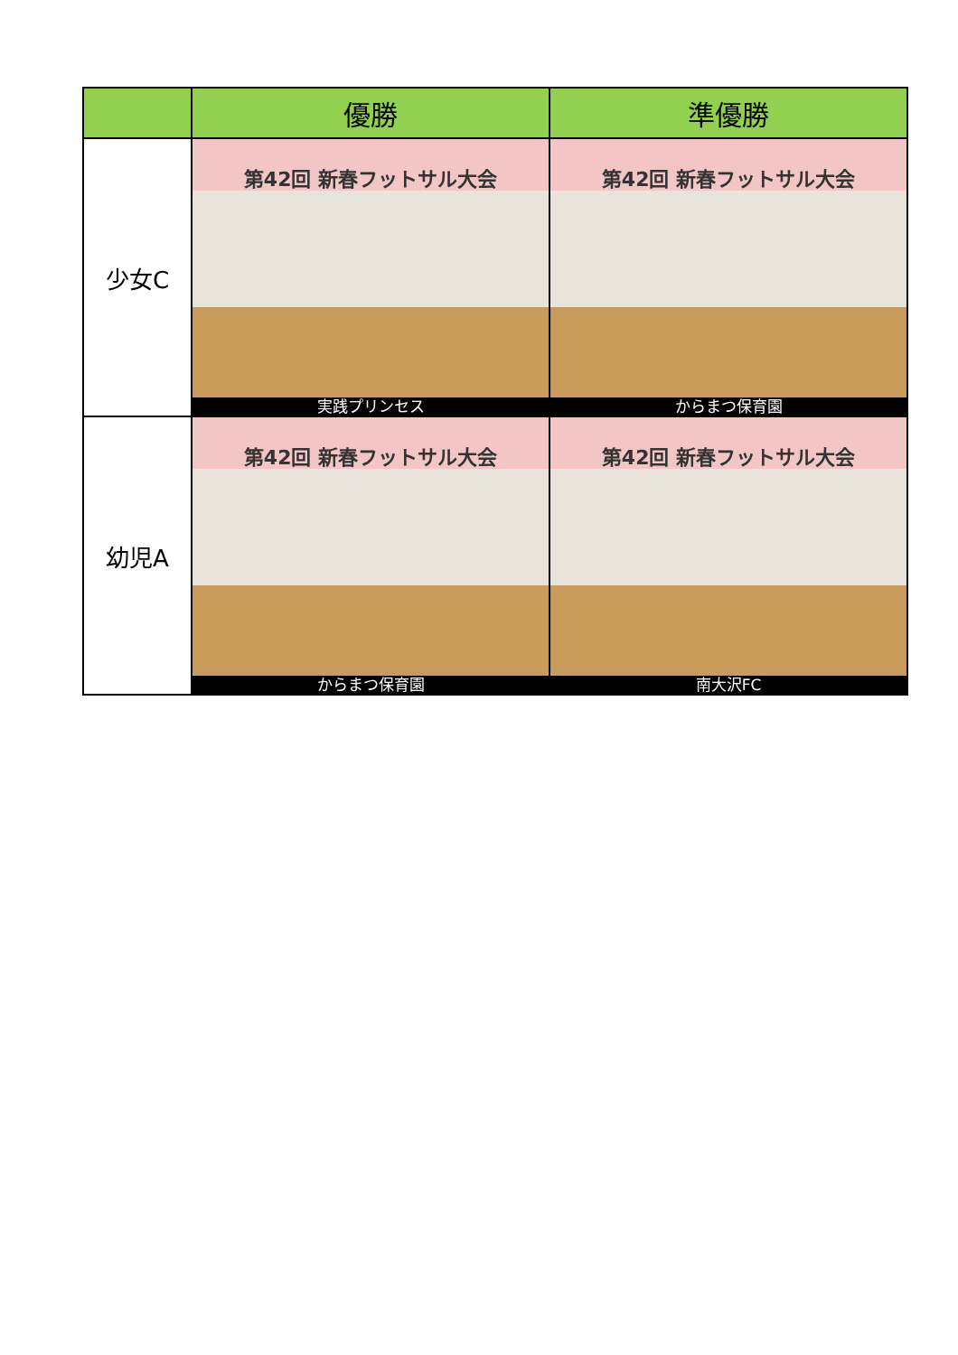| | 優勝 | 準優勝 |
| --- | --- | --- |
| 少女C | 第42回 新春フットサル大会 実践プリンセス | 第42回 新春フットサル大会 からまつ保育園 |
| 幼児A | 第42回 新春フットサル大会 からまつ保育園 | 第42回 新春フットサル大会 南大沢FC |